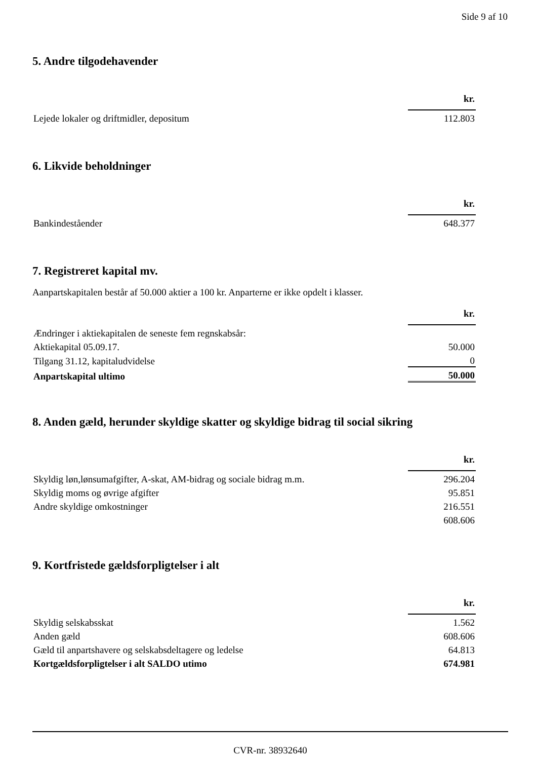Side 9 af 10
5. Andre tilgodehavender
| | kr. |
| Lejede lokaler og driftmidler, depositum | 112.803 |
6. Likvide beholdninger
| | kr. |
| Bankindeståender | 648.377 |
7. Registreret kapital mv.
Aanpartskapitalen består af 50.000 aktier a 100 kr. Anparterne er ikke opdelt i klasser.
| | kr. |
| Ændringer i aktiekapitalen de seneste fem regnskabsår: | |
| Aktiekapital 05.09.17. | 50.000 |
| Tilgang 31.12, kapitaludvidelse | 0 |
| Anpartskapital ultimo | 50.000 |
8. Anden gæld, herunder skyldige skatter og skyldige bidrag til social sikring
| | kr. |
| Skyldig løn,lønsumafgifter, A-skat, AM-bidrag og sociale bidrag m.m. | 296.204 |
| Skyldig moms og øvrige afgifter | 95.851 |
| Andre skyldige omkostninger | 216.551 |
| | 608.606 |
9. Kortfristede gældsforpligtelser i alt
| | kr. |
| Skyldig selskabsskat | 1.562 |
| Anden gæld | 608.606 |
| Gæld til anpartshavere og selskabsdeltagere og ledelse | 64.813 |
| Kortgældsforpligtelser i alt SALDO utimo | 674.981 |
CVR-nr. 38932640